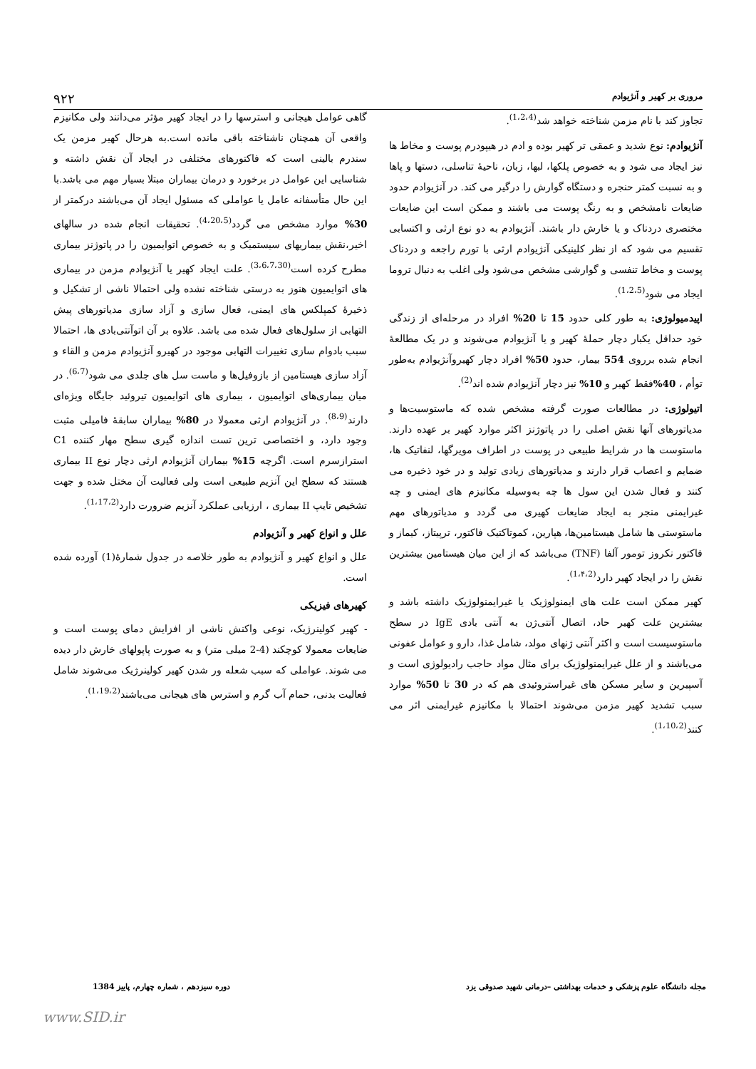مروری بر کهیر و آنژیوادم ۹۲۲
تجاوز کند با نام مزمن شناخته خواهد شد<sup>(1،2،4)</sup>.
آنژیوادم: نوع شدید و عمقی تر کهیر بوده و ادم در هیپودرم پوست و مخاط ها نیز ایجاد می شود و به خصوص پلکها، لبها، زبان، ناحیهٔ تناسلی، دستها و پاها و به نسبت کمتر حنجره و دستگاه گوارش را درگیر می کند. در آنژیوادم حدود ضایعات نامشخص و به رنگ پوست می باشند و ممکن است این ضایعات مختصری دردناک و یا خارش دار باشند. آنژیوادم به دو نوع ارثی و اکتسابی تقسیم می شود که از نظر کلینیکی آنژیوادم ارثی با تورم راجعه و دردناک پوست و مخاط تنفسی و گوارشی مشخص می‌شود ولی اغلب به دنبال تروما ایجاد می شود<sup>(1،2،5)</sup>.
اپیدمیولوژی: به طور کلی حدود 15 تا 20% افراد در مرحله‌ای از زندگی خود حداقل یکبار دچار حملهٔ کهیر و یا آنژیوادم می‌شوند و در یک مطالعهٔ انجام شده برروی 554 بیمار، حدود 50% افراد دچار کهیروآنژیوادم به‌طور توأم ، 40% فقط کهیر و 10% نیز دچار آنژیوادم شده اند<sup>(2)</sup>.
اتیولوژی: در مطالعات صورت گرفته مشخص شده که ماستوسیت‌ها و مدیاتورهای آنها نقش اصلی را در پاتوژنز اکثر موارد کهیر بر عهده دارند. ماستوست ها در شرایط طبیعی در پوست در اطراف مویرگها، لنفاتیک ها، ضمایم و اعصاب قرار دارند و مدیاتورهای زیادی تولید و در خود ذخیره می کنند و فعال شدن این سول ها چه به‌وسیله مکانیزم های ایمنی و چه غیرایمنی منجر به ایجاد ضایعات کهیری می گردد و مدیاتورهای مهم ماستوستی ها شامل هیستامین‌ها، هپارین، کموتاکتیک فاکتور، ترپیتاز، کیماز و فاکتور نکروز تومور آلفا (TNF) می‌باشد که از این میان هیستامین بیشترین نقش را در ایجاد کهیر دارد<sup>(1،۴،2)</sup>.
کهیر ممکن است علت های ایمنولوژیک یا غیرایمنولوژیک داشته باشد و بیشترین علت کهیر حاد، اتصال آنتی‌ژن به آنتی بادی IgE در سطح ماستوسیست است و اکثر آنتی ژنهای مولد، شامل غذا، دارو و عوامل عفونی می‌باشند و از علل غیرایمنولوژیک برای مثال مواد حاجب رادیولوژی است و آسپیرین و سایر مسکن های غیراستروئیدی هم که در 30 تا 50% موارد سبب تشدید کهیر مزمن می‌شوند احتمالا با مکانیزم غیرایمنی اثر می کنند<sup>(1،10،2)</sup>.
گاهی عوامل هیجانی و استرسها را در ایجاد کهیر مؤثر می‌دانند ولی مکانیزم واقعی آن همچنان ناشناخته باقی مانده است.به هرحال کهیر مزمن یک سندرم بالینی است که فاکتورهای مختلفی در ایجاد آن نقش داشته و شناسایی این عوامل در برخورد و درمان بیماران مبتلا بسیار مهم می باشد.با این حال متأسفانه عامل یا عواملی که مسئول ایجاد آن می‌باشند درکمتر از 30% موارد مشخص می گردد<sup>(4،20،5)</sup>. تحقیقات انجام شده در سالهای اخیر،نقش بیماریهای سیستمیک و به خصوص اتوایمیون را در پاتوژنز بیماری مطرح کرده است<sup>(3،6،7،30)</sup>. علت ایجاد کهیر یا آنژیوادم مزمن در بیماری های اتوایمیون هنوز به درستی شناخته نشده ولی احتمالا ناشی از تشکیل و ذخیرهٔ کمپلکس های ایمنی، فعال سازی و آزاد سازی مدیاتورهای پیش التهابی از سلول‌های فعال شده می باشد. علاوه بر آن اتوآنتی‌بادی ها، احتمالا سبب بادوام سازی تغییرات التهابی موجود در کهیرو آنژیوادم مزمن و القاء و آزاد سازی هیستامین از بازوفیل‌ها و ماست سل های جلدی می شود<sup>(6،7)</sup>. در میان بیماری‌های اتوایمیون ، بیماری های اتوایمیون تیروئید جایگاه ویژه‌ای دارند<sup>(8،9)</sup>. در آنژیوادم ارثی معمولا در 80% بیماران سابقهٔ فامیلی مثبت وجود دارد، و اختصاصی ترین تست اندازه گیری سطح مهار کننده C1 استرازسرم است. اگرچه 15% بیماران آنژیوادم ارثی دچار نوع II بیماری هستند که سطح این آنزیم طبیعی است ولی فعالیت آن مختل شده و جهت تشخیص تایپ II بیماری ، ارزیابی عملکرد آنزیم ضرورت دارد<sup>(1،17،2)</sup>.
علل و انواع کهیر و آنژیوادم
علل و انواع کهیر و آنژیوادم به طور خلاصه در جدول شمارهٔ(1) آورده شده است.
کهیرهای فیزیکی
- کهیر کولینرژیک، نوعی واکنش ناشی از افزایش دمای پوست است و ضایعات معمولا کوچکند (4-2 میلی متر) و به صورت پاپولهای خارش دار دیده می شوند. عواملی که سبب شعله ور شدن کهیر کولینرژیک می‌شوند شامل فعالیت بدنی، حمام آب گرم و استرس های هیجانی می‌باشند<sup>(1،19،2)</sup>.
مجله دانشگاه علوم پزشکی و خدمات بهداشتی –درمانی شهید صدوقی یزد دوره سیزدهم ، شماره چهارم، پاییز 1384
www.SID.ir